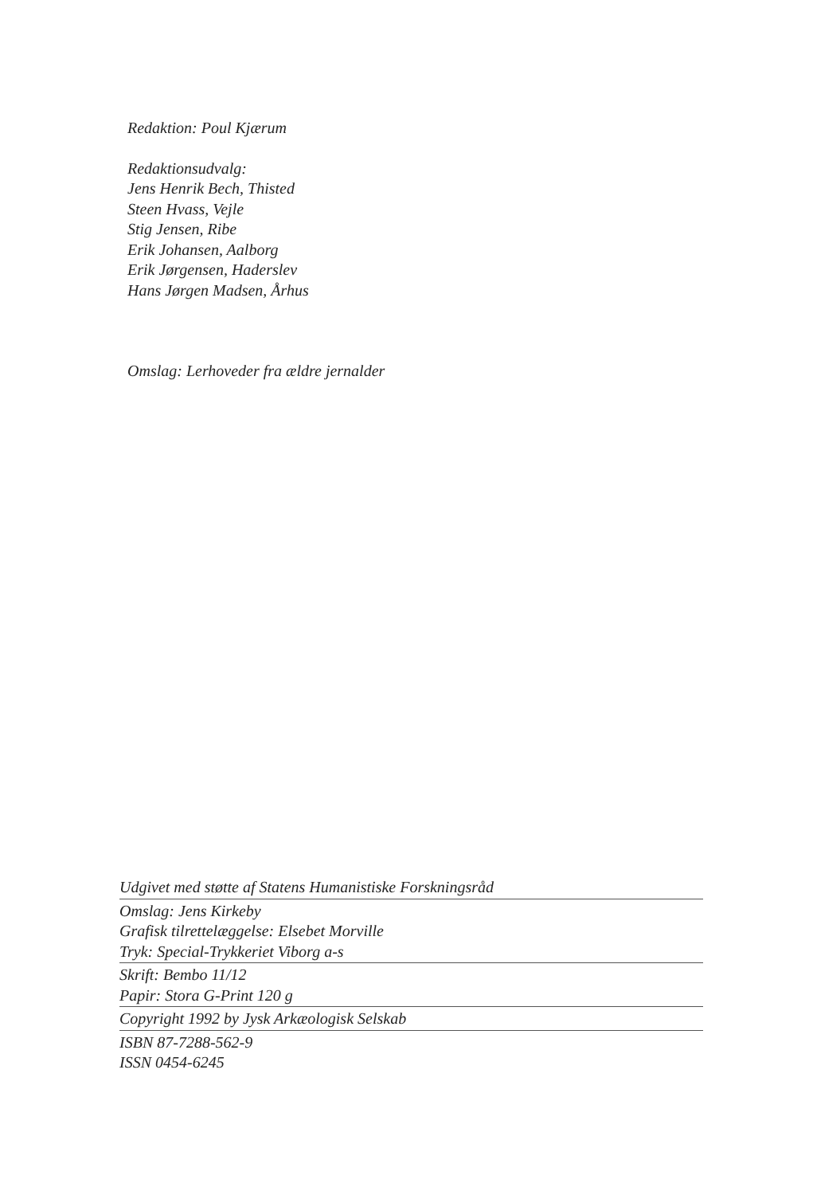Redaktion: Poul Kjærum
Redaktionsudvalg:
Jens Henrik Bech, Thisted
Steen Hvass, Vejle
Stig Jensen, Ribe
Erik Johansen, Aalborg
Erik Jørgensen, Haderslev
Hans Jørgen Madsen, Århus
Omslag: Lerhoveder fra ældre jernalder
Udgivet med støtte af Statens Humanistiske Forskningsråd
Omslag: Jens Kirkeby
Grafisk tilrettelæggelse: Elsebet Morville
Tryk: Special-Trykkeriet Viborg a-s
Skrift: Bembo 11/12
Papir: Stora G-Print 120 g
Copyright 1992 by Jysk Arkæologisk Selskab
ISBN 87-7288-562-9
ISSN 0454-6245